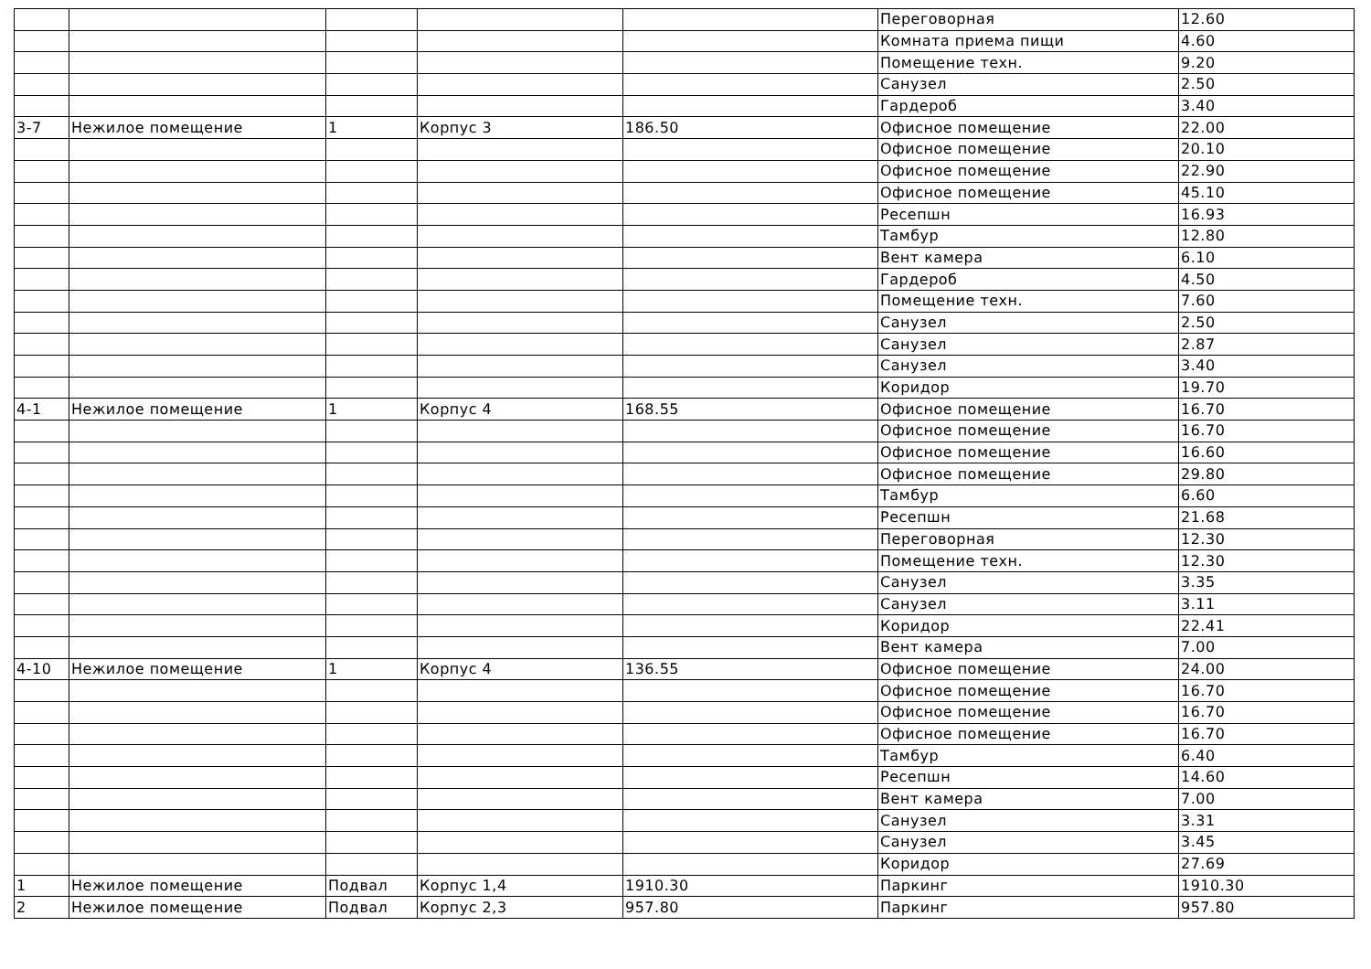| | | | | | Переговорная | 12.60 |
| | | | | | Комната приема пищи | 4.60 |
| | | | | | Помещение техн. | 9.20 |
| | | | | | Санузел | 2.50 |
| | | | | | Гардероб | 3.40 |
| 3-7 | Нежилое помещение | 1 | Корпус 3 | 186.50 | Офисное помещение | 22.00 |
| | | | | | Офисное помещение | 20.10 |
| | | | | | Офисное помещение | 22.90 |
| | | | | | Офисное помещение | 45.10 |
| | | | | | Ресепшн | 16.93 |
| | | | | | Тамбур | 12.80 |
| | | | | | Вент камера | 6.10 |
| | | | | | Гардероб | 4.50 |
| | | | | | Помещение техн. | 7.60 |
| | | | | | Санузел | 2.50 |
| | | | | | Санузел | 2.87 |
| | | | | | Санузел | 3.40 |
| | | | | | Коридор | 19.70 |
| 4-1 | Нежилое помещение | 1 | Корпус 4 | 168.55 | Офисное помещение | 16.70 |
| | | | | | Офисное помещение | 16.70 |
| | | | | | Офисное помещение | 16.60 |
| | | | | | Офисное помещение | 29.80 |
| | | | | | Тамбур | 6.60 |
| | | | | | Ресепшн | 21.68 |
| | | | | | Переговорная | 12.30 |
| | | | | | Помещение техн. | 12.30 |
| | | | | | Санузел | 3.35 |
| | | | | | Санузел | 3.11 |
| | | | | | Коридор | 22.41 |
| | | | | | Вент камера | 7.00 |
| 4-10 | Нежилое помещение | 1 | Корпус 4 | 136.55 | Офисное помещение | 24.00 |
| | | | | | Офисное помещение | 16.70 |
| | | | | | Офисное помещение | 16.70 |
| | | | | | Офисное помещение | 16.70 |
| | | | | | Тамбур | 6.40 |
| | | | | | Ресепшн | 14.60 |
| | | | | | Вент камера | 7.00 |
| | | | | | Санузел | 3.31 |
| | | | | | Санузел | 3.45 |
| | | | | | Коридор | 27.69 |
| 1 | Нежилое помещение | Подвал | Корпус 1,4 | 1910.30 | Паркинг | 1910.30 |
| 2 | Нежилое помещение | Подвал | Корпус 2,3 | 957.80 | Паркинг | 957.80 |